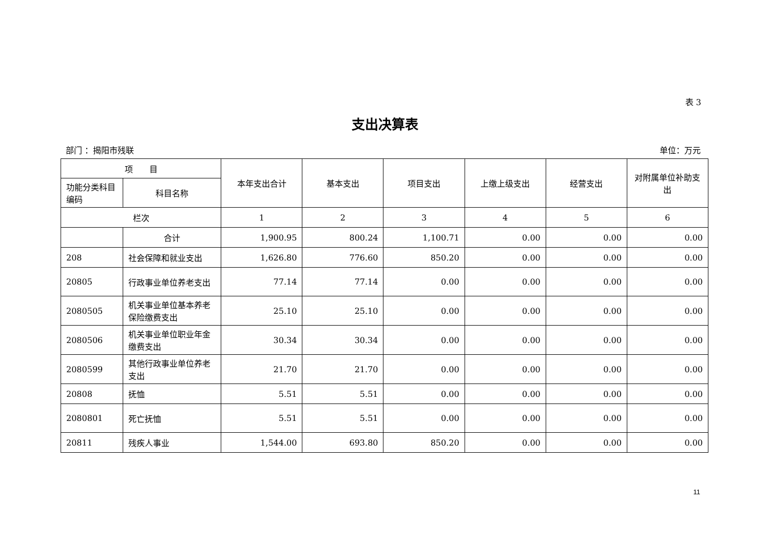表 3
支出决算表
部门 ：揭阳市残联 单位：万元
| 项 目 | | 本年支出合计 | 基本支出 | 项目支出 | 上缴上级支出 | 经营支出 | 对附属单位补助支出 |
| --- | --- | --- | --- | --- | --- | --- | --- |
| 功能分类科目编码 | 科目名称 | | | | | | |
| 栏次 | | 1 | 2 | 3 | 4 | 5 | 6 |
| | 合计 | 1,900.95 | 800.24 | 1,100.71 | 0.00 | 0.00 | 0.00 |
| 208 | 社会保障和就业支出 | 1,626.80 | 776.60 | 850.20 | 0.00 | 0.00 | 0.00 |
| 20805 | 行政事业单位养老支出 | 77.14 | 77.14 | 0.00 | 0.00 | 0.00 | 0.00 |
| 2080505 | 机关事业单位基本养老保险缴费支出 | 25.10 | 25.10 | 0.00 | 0.00 | 0.00 | 0.00 |
| 2080506 | 机关事业单位职业年金缴费支出 | 30.34 | 30.34 | 0.00 | 0.00 | 0.00 | 0.00 |
| 2080599 | 其他行政事业单位养老支出 | 21.70 | 21.70 | 0.00 | 0.00 | 0.00 | 0.00 |
| 20808 | 抚恤 | 5.51 | 5.51 | 0.00 | 0.00 | 0.00 | 0.00 |
| 2080801 | 死亡抚恤 | 5.51 | 5.51 | 0.00 | 0.00 | 0.00 | 0.00 |
| 20811 | 残疾人事业 | 1,544.00 | 693.80 | 850.20 | 0.00 | 0.00 | 0.00 |
11